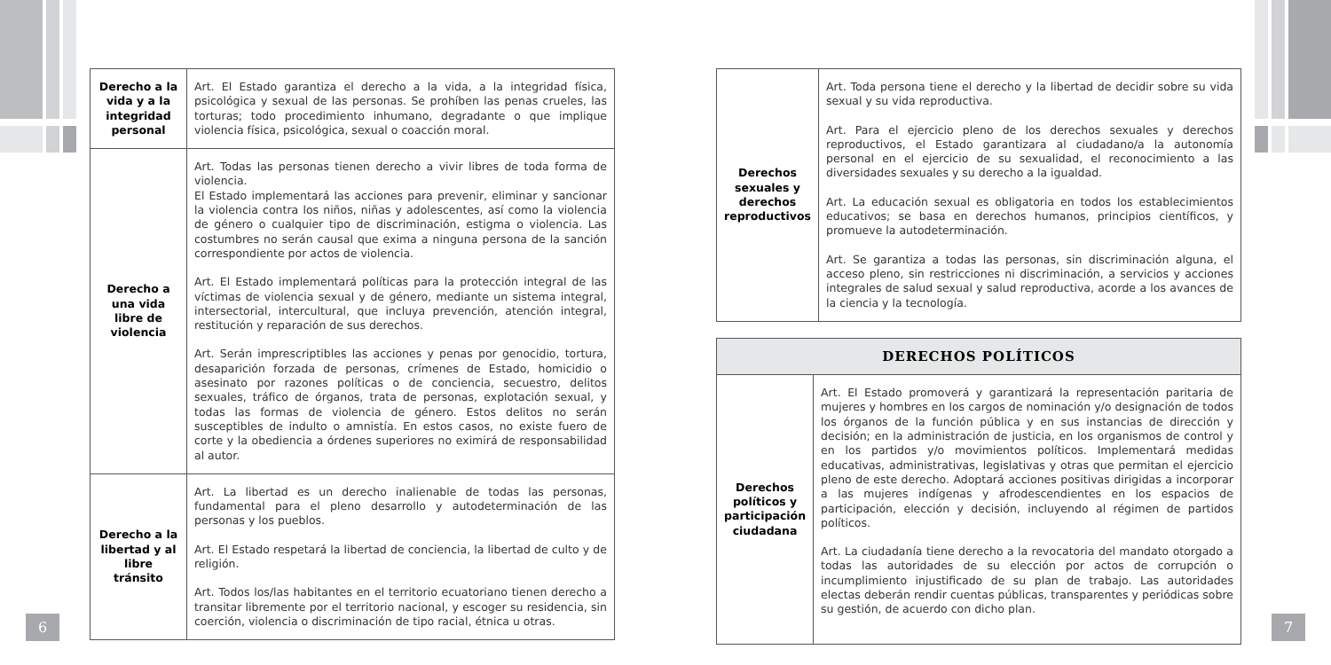| Derecho a la vida y a la integridad personal | Art. El Estado garantiza el derecho a la vida, a la integridad física, psicológica y sexual de las personas. Se prohíben las penas crueles, las torturas; todo procedimiento inhumano, degradante o que implique violencia física, psicológica, sexual o coacción moral. |
| Derecho a una vida libre de violencia | Art. Todas las personas tienen derecho a vivir libres de toda forma de violencia. El Estado implementará las acciones para prevenir, eliminar y sancionar la violencia contra los niños, niñas y adolescentes, así como la violencia de género o cualquier tipo de discriminación, estigma o violencia. Las costumbres no serán causal que exima a ninguna persona de la sanción correspondiente por actos de violencia. Art. El Estado implementará políticas para la protección integral de las víctimas de violencia sexual y de género, mediante un sistema integral, intersectorial, intercultural, que incluya prevención, atención integral, restitución y reparación de sus derechos. Art. Serán imprescriptibles las acciones y penas por genocidio, tortura, desaparición forzada de personas, crímenes de Estado, homicidio o asesinato por razones políticas o de conciencia, secuestro, delitos sexuales, tráfico de órganos, trata de personas, explotación sexual, y todas las formas de violencia de género. Estos delitos no serán susceptibles de indulto o amnistía. En estos casos, no existe fuero de corte y la obediencia a órdenes superiores no eximirá de responsabilidad al autor. |
| Derecho a la libertad y al libre tránsito | Art. La libertad es un derecho inalienable de todas las personas, fundamental para el pleno desarrollo y autodeterminación de las personas y los pueblos. Art. El Estado respetará la libertad de conciencia, la libertad de culto y de religión. Art. Todos los/las habitantes en el territorio ecuatoriano tienen derecho a transitar libremente por el territorio nacional, y escoger su residencia, sin coerción, violencia o discriminación de tipo racial, étnica u otras. |
| Derechos sexuales y derechos reproductivos | Art. Toda persona tiene el derecho y la libertad de decidir sobre su vida sexual y su vida reproductiva. Art. Para el ejercicio pleno de los derechos sexuales y derechos reproductivos, el Estado garantizara al ciudadano/a la autonomía personal en el ejercicio de su sexualidad, el reconocimiento a las diversidades sexuales y su derecho a la igualdad. Art. La educación sexual es obligatoria en todos los establecimientos educativos; se basa en derechos humanos, principios científicos, y promueve la autodeterminación. Art. Se garantiza a todas las personas, sin discriminación alguna, el acceso pleno, sin restricciones ni discriminación, a servicios y acciones integrales de salud sexual y salud reproductiva, acorde a los avances de la ciencia y la tecnología. |
| DERECHOS POLÍTICOS | |
| --- | --- |
| Derechos políticos y participación ciudadana | Art. El Estado promoverá y garantizará la representación paritaria de mujeres y hombres en los cargos de nominación y/o designación de todos los órganos de la función pública y en sus instancias de dirección y decisión; en la administración de justicia, en los organismos de control y en los partidos y/o movimientos políticos. Implementará medidas educativas, administrativas, legislativas y otras que permitan el ejercicio pleno de este derecho. Adoptará acciones positivas dirigidas a incorporar a las mujeres indígenas y afrodescendientes en los espacios de participación, elección y decisión, incluyendo al régimen de partidos políticos. Art. La ciudadanía tiene derecho a la revocatoria del mandato otorgado a todas las autoridades de su elección por actos de corrupción o incumplimiento injustificado de su plan de trabajo. Las autoridades electas deberán rendir cuentas públicas, transparentes y periódicas sobre su gestión, de acuerdo con dicho plan. |
6 7